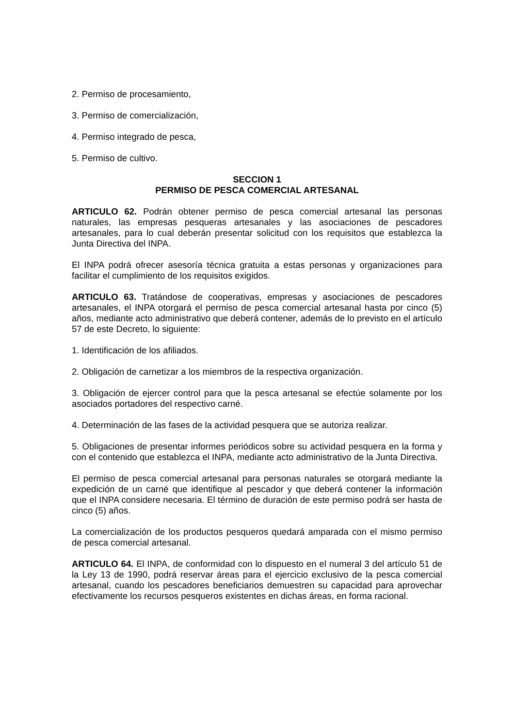2. Permiso de procesamiento,
3. Permiso de comercialización,
4. Permiso integrado de pesca,
5. Permiso de cultivo.
SECCION 1
PERMISO DE PESCA COMERCIAL ARTESANAL
ARTICULO 62. Podrán obtener permiso de pesca comercial artesanal las personas naturales, las empresas pesqueras artesanales y las asociaciones de pescadores artesanales, para lo cual deberán presentar solicitud con los requisitos que establezca la Junta Directiva del INPA.
El INPA podrá ofrecer asesoría técnica gratuita a estas personas y organizaciones para facilitar el cumplimiento de los requisitos exigidos.
ARTICULO 63. Tratándose de cooperativas, empresas y asociaciones de pescadores artesanales, el INPA otorgará el permiso de pesca comercial artesanal hasta por cinco (5) años, mediante acto administrativo que deberá contener, además de lo previsto en el artículo 57 de este Decreto, lo siguiente:
1. Identificación de los afiliados.
2. Obligación de carnetizar a los miembros de la respectiva organización.
3. Obligación de ejercer control para que la pesca artesanal se efectúe solamente por los asociados portadores del respectivo carné.
4. Determinación de las fases de la actividad pesquera que se autoriza realizar.
5. Obligaciones de presentar informes periódicos sobre su actividad pesquera en la forma y con el contenido que establezca el INPA, mediante acto administrativo de la Junta Directiva.
El permiso de pesca comercial artesanal para personas naturales se otorgará mediante la expedición de un carné que identifique al pescador y que deberá contener la información que el INPA considere necesaria. El término de duración de este permiso podrá ser hasta de cinco (5) años.
La comercialización de los productos pesqueros quedará amparada con el mismo permiso de pesca comercial artesanal.
ARTICULO 64. El INPA, de conformidad con lo dispuesto en el numeral 3 del artículo 51 de la Ley 13 de 1990, podrá reservar áreas para el ejercicio exclusivo de la pesca comercial artesanal, cuando los pescadores beneficiarios demuestren su capacidad para aprovechar efectivamente los recursos pesqueros existentes en dichas áreas, en forma racional.